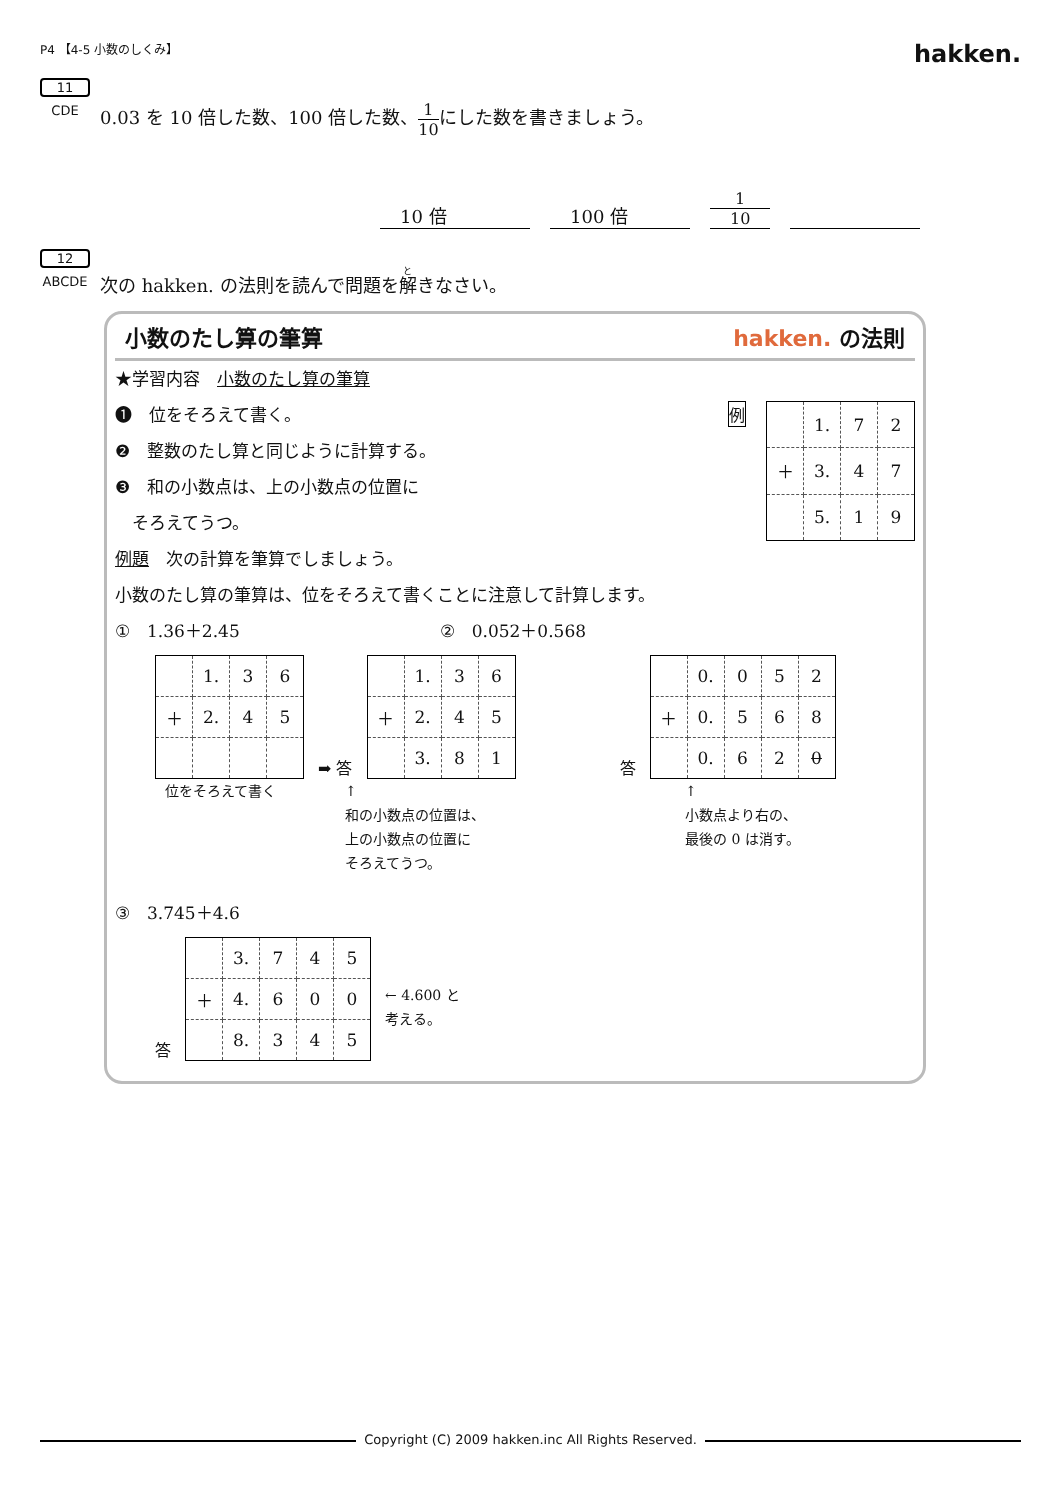P4 【4-5 小数のしくみ】
hakken.
11
CDE
0.03 を 10 倍した数、100 倍した数、
1
10
にした数を書きましょう。
10 倍
100 倍
1
10
12
ABCDE
次の hakken. の法則を読んで問題を解きなさい。
小数のたし算の筆算 hakken. の法則
★学習内容　小数のたし算の筆算
❶　位をそろえて書く。
❷　整数のたし算と同じように計算する。
❸　和の小数点は、上の小数点の位置に
　そろえてうつ。
例
| | 1. | 7 | 2 |
| ＋ | 3. | 4 | 7 |
| | 5. | 1 | 9 |
例題　次の計算を筆算でしましょう。
小数のたし算の筆算は、位をそろえて書くことに注意して計算します。
①　1.36＋2.45 ②　0.052＋0.568
| | 1. | 3 | 6 |
| ＋ | 2. | 4 | 5 |
➡ 答
| | 1. | 3 | 6 |
| ＋ | 2. | 4 | 5 |
| | 3. | 8 | 1 |
答
| | 0. | 0 | 5 | 2 |
| ＋ | 0. | 5 | 6 | 8 |
| | 0. | 6 | 2 | 0 |
位をそろえて書く ↑
和の小数点の位置は、
上の小数点の位置に
そろえてうつ。
↑
小数点より右の、
最後の 0 は消す。
③　3.745＋4.6
答
| | 3. | 7 | 4 | 5 |
| ＋ | 4. | 6 | 0 | 0 |
| | 8. | 3 | 4 | 5 |
← 4.600 と
考える。
Copyright (C) 2009 hakken.inc All Rights Reserved.